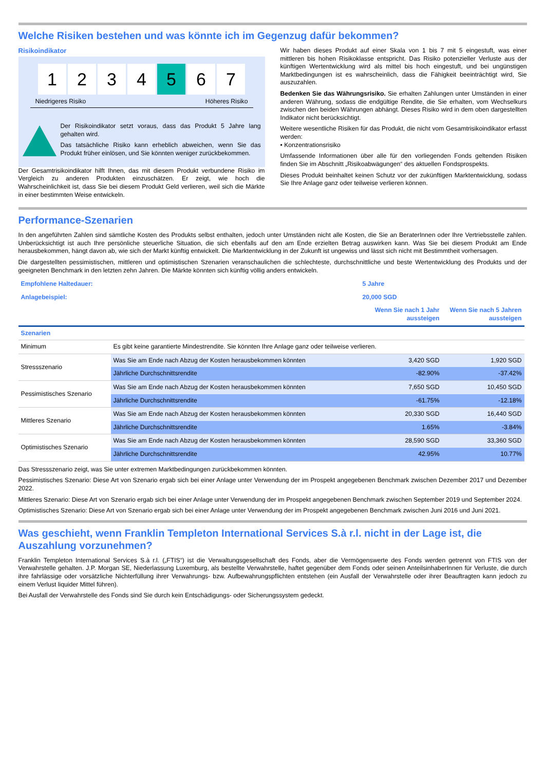Welche Risiken bestehen und was könnte ich im Gegenzug dafür bekommen?
Risikoindikator
1 2 3 4 5 6 7
Niedrigeres Risiko Höheres Risiko
Der Risikoindikator setzt voraus, dass das Produkt 5 Jahre lang gehalten wird.
Das tatsächliche Risiko kann erheblich abweichen, wenn Sie das Produkt früher einlösen, und Sie könnten weniger zurückbekommen.
Der Gesamtrisikoindikator hilft Ihnen, das mit diesem Produkt verbundene Risiko im Vergleich zu anderen Produkten einzuschätzen. Er zeigt, wie hoch die Wahrscheinlichkeit ist, dass Sie bei diesem Produkt Geld verlieren, weil sich die Märkte in einer bestimmten Weise entwickeln.
Wir haben dieses Produkt auf einer Skala von 1 bis 7 mit 5 eingestuft, was einer mittleren bis hohen Risikoklasse entspricht. Das Risiko potenzieller Verluste aus der künftigen Wertentwicklung wird als mittel bis hoch eingestuft, und bei ungünstigen Marktbedingungen ist es wahrscheinlich, dass die Fähigkeit beeinträchtigt wird, Sie auszuzahlen.
Bedenken Sie das Währungsrisiko. Sie erhalten Zahlungen unter Umständen in einer anderen Währung, sodass die endgültige Rendite, die Sie erhalten, vom Wechselkurs zwischen den beiden Währungen abhängt. Dieses Risiko wird in dem oben dargestellten Indikator nicht berücksichtigt.
Weitere wesentliche Risiken für das Produkt, die nicht vom Gesamtrisikoindikator erfasst werden:
• Konzentrationsrisiko
Umfassende Informationen über alle für den vorliegenden Fonds geltenden Risiken finden Sie im Abschnitt „Risikoabwägungen“ des aktuellen Fondsprospekts.
Dieses Produkt beinhaltet keinen Schutz vor der zukünftigen Marktentwicklung, sodass Sie Ihre Anlage ganz oder teilweise verlieren können.
Performance-Szenarien
In den angeführten Zahlen sind sämtliche Kosten des Produkts selbst enthalten, jedoch unter Umständen nicht alle Kosten, die Sie an BeraterInnen oder Ihre Vertriebsstelle zahlen. Unberücksichtigt ist auch Ihre persönliche steuerliche Situation, die sich ebenfalls auf den am Ende erzielten Betrag auswirken kann. Was Sie bei diesem Produkt am Ende herausbekommen, hängt davon ab, wie sich der Markt künftig entwickelt. Die Marktentwicklung in der Zukunft ist ungewiss und lässt sich nicht mit Bestimmtheit vorhersagen.
Die dargestellten pessimistischen, mittleren und optimistischen Szenarien veranschaulichen die schlechteste, durchschnittliche und beste Wertentwicklung des Produkts und der geeigneten Benchmark in den letzten zehn Jahren. Die Märkte könnten sich künftig völlig anders entwickeln.
| Empfohlene Haltedauer: | | 5 Jahre | |
| Anlagebeispiel: | | 20,000 SGD | |
| | | Wenn Sie nach 1 Jahr aussteigen | Wenn Sie nach 5 Jahren aussteigen |
| Szenarien | | | |
| Minimum | Es gibt keine garantierte Mindestrendite. Sie könnten Ihre Anlage ganz oder teilweise verlieren. | | |
| Stressszenario | Was Sie am Ende nach Abzug der Kosten herausbekommen könnten | 3,420 SGD | 1,920 SGD |
| | Jährliche Durchschnittsrendite | -82.90% | -37.42% |
| Pessimistisches Szenario | Was Sie am Ende nach Abzug der Kosten herausbekommen könnten | 7,650 SGD | 10,450 SGD |
| | Jährliche Durchschnittsrendite | -61.75% | -12.18% |
| Mittleres Szenario | Was Sie am Ende nach Abzug der Kosten herausbekommen könnten | 20,330 SGD | 16,440 SGD |
| | Jährliche Durchschnittsrendite | 1.65% | -3.84% |
| Optimistisches Szenario | Was Sie am Ende nach Abzug der Kosten herausbekommen könnten | 28,590 SGD | 33,360 SGD |
| | Jährliche Durchschnittsrendite | 42.95% | 10.77% |
Das Stressszenario zeigt, was Sie unter extremen Marktbedingungen zurückbekommen könnten.
Pessimistisches Szenario: Diese Art von Szenario ergab sich bei einer Anlage unter Verwendung der im Prospekt angegebenen Benchmark zwischen Dezember 2017 und Dezember 2022.
Mittleres Szenario: Diese Art von Szenario ergab sich bei einer Anlage unter Verwendung der im Prospekt angegebenen Benchmark zwischen September 2019 und September 2024.
Optimistisches Szenario: Diese Art von Szenario ergab sich bei einer Anlage unter Verwendung der im Prospekt angegebenen Benchmark zwischen Juni 2016 und Juni 2021.
Was geschieht, wenn Franklin Templeton International Services S.à r.l. nicht in der Lage ist, die Auszahlung vorzunehmen?
Franklin Templeton International Services S.à r.l. („FTIS“) ist die Verwaltungsgesellschaft des Fonds, aber die Vermögenswerte des Fonds werden getrennt von FTIS von der Verwahrstelle gehalten. J.P. Morgan SE, Niederlassung Luxemburg, als bestellte Verwahrstelle, haftet gegenüber dem Fonds oder seinen AnteilsinhaberInnen für Verluste, die durch ihre fahrlässige oder vorsätzliche Nichterfüllung ihrer Verwahrungs- bzw. Aufbewahrungspflichten entstehen (ein Ausfall der Verwahrstelle oder ihrer Beauftragten kann jedoch zu einem Verlust liquider Mittel führen).
Bei Ausfall der Verwahrstelle des Fonds sind Sie durch kein Entschädigungs- oder Sicherungssystem gedeckt.